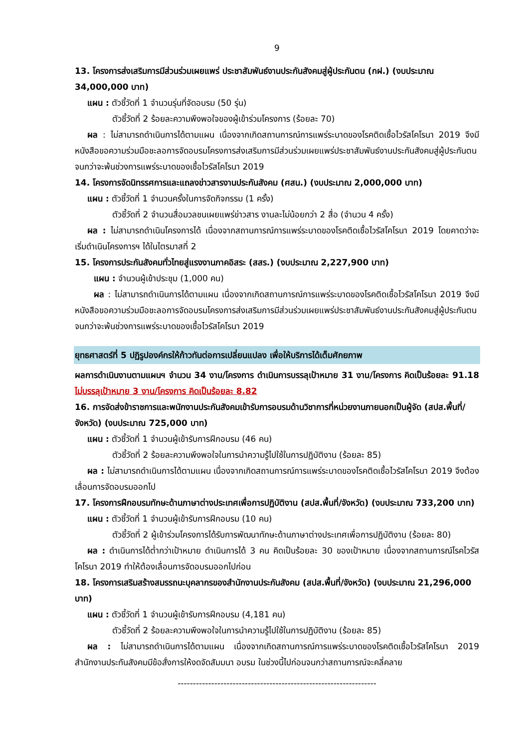9
13. โครงการส่งเสริมการมีส่วนร่วมเผยแพร่ ประชาสัมพันธ์งานประกันสังคมสู่ผู้ประกันตน (กฝ.) (งบประมาณ 34,000,000 บาท)
แผน : ตัวชี้วัดที่ 1 จำนวนรุ่นที่จัดอบรม (50 รุ่น)
ตัวชี้วัดที่ 2 ร้อยละความพึงพอใจของผู้เข้าร่วมโครงการ (ร้อยละ 70)
ผล : ไม่สามารถดำเนินการได้ตามแผน เนื่องจากเกิดสถานการณ์การแพร่ระบาดของโรคติดเชื้อไวรัสโคโรนา 2019 จึงมีหนังสือขอความร่วมมือชะลอการจัดอบรมโครงการส่งเสริมการมีส่วนร่วมเผยแพร่ประชาสัมพันธ์งานประกันสังคมสู่ผู้ประกันตน จนกว่าจะพ้นช่วงการแพร่ระบาดของเชื้อไวรัสโคโรนา 2019
14. โครงการจัดนิทรรศการและแถลงข่าวสารงานประกันสังคม (ศสน.) (งบประมาณ 2,000,000 บาท)
แผน : ตัวชี้วัดที่ 1 จำนวนครั้งในการจัดกิจกรรม (1 ครั้ง)
ตัวชี้วัดที่ 2 จำนวนสื่อมวลชนเผยแพร่ข่าวสาร งานละไม่น้อยกว่า 2 สื่อ (จำนวน 4 ครั้ง)
ผล : ไม่สามารถดำเนินโครงการได้ เนื่องจากสถานการณ์การแพร่ระบาดของโรคติดเชื้อไวรัสโคโรนา 2019 โดยคาดว่าจะเริ่มดำเนินโครงการฯ ได้ในไตรมาสที่ 2
15. โครงการประกันสังคมทั่วไทยสู่แรงงานภาคอิสระ (สสร.) (งบประมาณ 2,227,900 บาท)
แผน : จำนวนผู้เข้าประชุม (1,000 คน)
ผล : ไม่สามารถดำเนินการได้ตามแผน เนื่องจากเกิดสถานการณ์การแพร่ระบาดของโรคติดเชื้อไวรัสโคโรนา 2019 จึงมีหนังสือขอความร่วมมือชะลอการจัดอบรมโครงการส่งเสริมการมีส่วนร่วมเผยแพร่ประชาสัมพันธ์งานประกันสังคมสู่ผู้ประกันตน จนกว่าจะพ้นช่วงการแพร่ระบาดของเชื้อไวรัสโคโรนา 2019
ยุทธศาสตร์ที่ 5 ปฏิรูปองค์กรให้ก้าวทันต่อการเปลี่ยนแปลง เพื่อให้บริการได้เต็มศักยภาพ
ผลการดำเนินงานตามแผนฯ จำนวน 34 งาน/โครงการ ดำเนินการบรรลุเป้าหมาย 31 งาน/โครงการ คิดเป็นร้อยละ 91.18 ไม่บรรลุเป้าหมาย 3 งาน/โครงการ คิดเป็นร้อยละ 8.82
16. การจัดส่งข้าราชการและพนักงานประกันสังคมเข้ารับการอบรมด้านวิชาการที่หน่วยงานภายนอกเป็นผู้จัด (สปส.พื้นที่/จังหวัด) (งบประมาณ 725,000 บาท)
แผน : ตัวชี้วัดที่ 1 จำนวนผู้เข้ารับการฝึกอบรม (46 คน)
ตัวชี้วัดที่ 2 ร้อยละความพึงพอใจในการนำความรู้ไปใช้ในการปฏิบัติงาน (ร้อยละ 85)
ผล : ไม่สามารถดำเนินการได้ตามแผน เนื่องจากเกิดสถานการณ์การแพร่ระบาดของโรคติดเชื้อไวรัสโคโรนา 2019 จึงต้องเลื่อนการจัดอบรมออกไป
17. โครงการฝึกอบรมทักษะด้านภาษาต่างประเทศเพื่อการปฏิบัติงาน (สปส.พื้นที่/จังหวัด) (งบประมาณ 733,200 บาท)
แผน : ตัวชี้วัดที่ 1 จำนวนผู้เข้ารับการฝึกอบรม (10 คน)
ตัวชี้วัดที่ 2 ผู้เข้าร่วมโครงการได้รับการพัฒนาทักษะด้านภาษาต่างประเทศเพื่อการปฏิบัติงาน (ร้อยละ 80)
ผล : ดำเนินการได้ต่ำกว่าเป้าหมาย ดำเนินการได้ 3 คน คิดเป็นร้อยละ 30 ของเป้าหมาย เนื่องจากสถานการณ์โรคไวรัสโคโรนา 2019 ทำให้ต้องเลื่อนการจัดอบรมออกไปก่อน
18. โครงการเสริมสร้างสมรรถนะบุคลากรของสำนักงานประกันสังคม (สปส.พื้นที่/จังหวัด) (งบประมาณ 21,296,000 บาท)
แผน : ตัวชี้วัดที่ 1 จำนวนผู้เข้ารับการฝึกอบรม (4,181 คน)
ตัวชี้วัดที่ 2 ร้อยละความพึงพอใจในการนำความรู้ไปใช้ในการปฏิบัติงาน (ร้อยละ 85)
ผล : ไม่สามารถดำเนินการได้ตามแผน เนื่องจากเกิดสถานการณ์การแพร่ระบาดของโรคติดเชื้อไวรัสโคโรนา 2019 สำนักงานประกันสังคมมีข้อสั่งการให้งดจัดสัมมนา อบรม ในช่วงนี้ไปก่อนจนกว่าสถานการณ์จะคลี่คลาย
-----------------------------------------------------------------